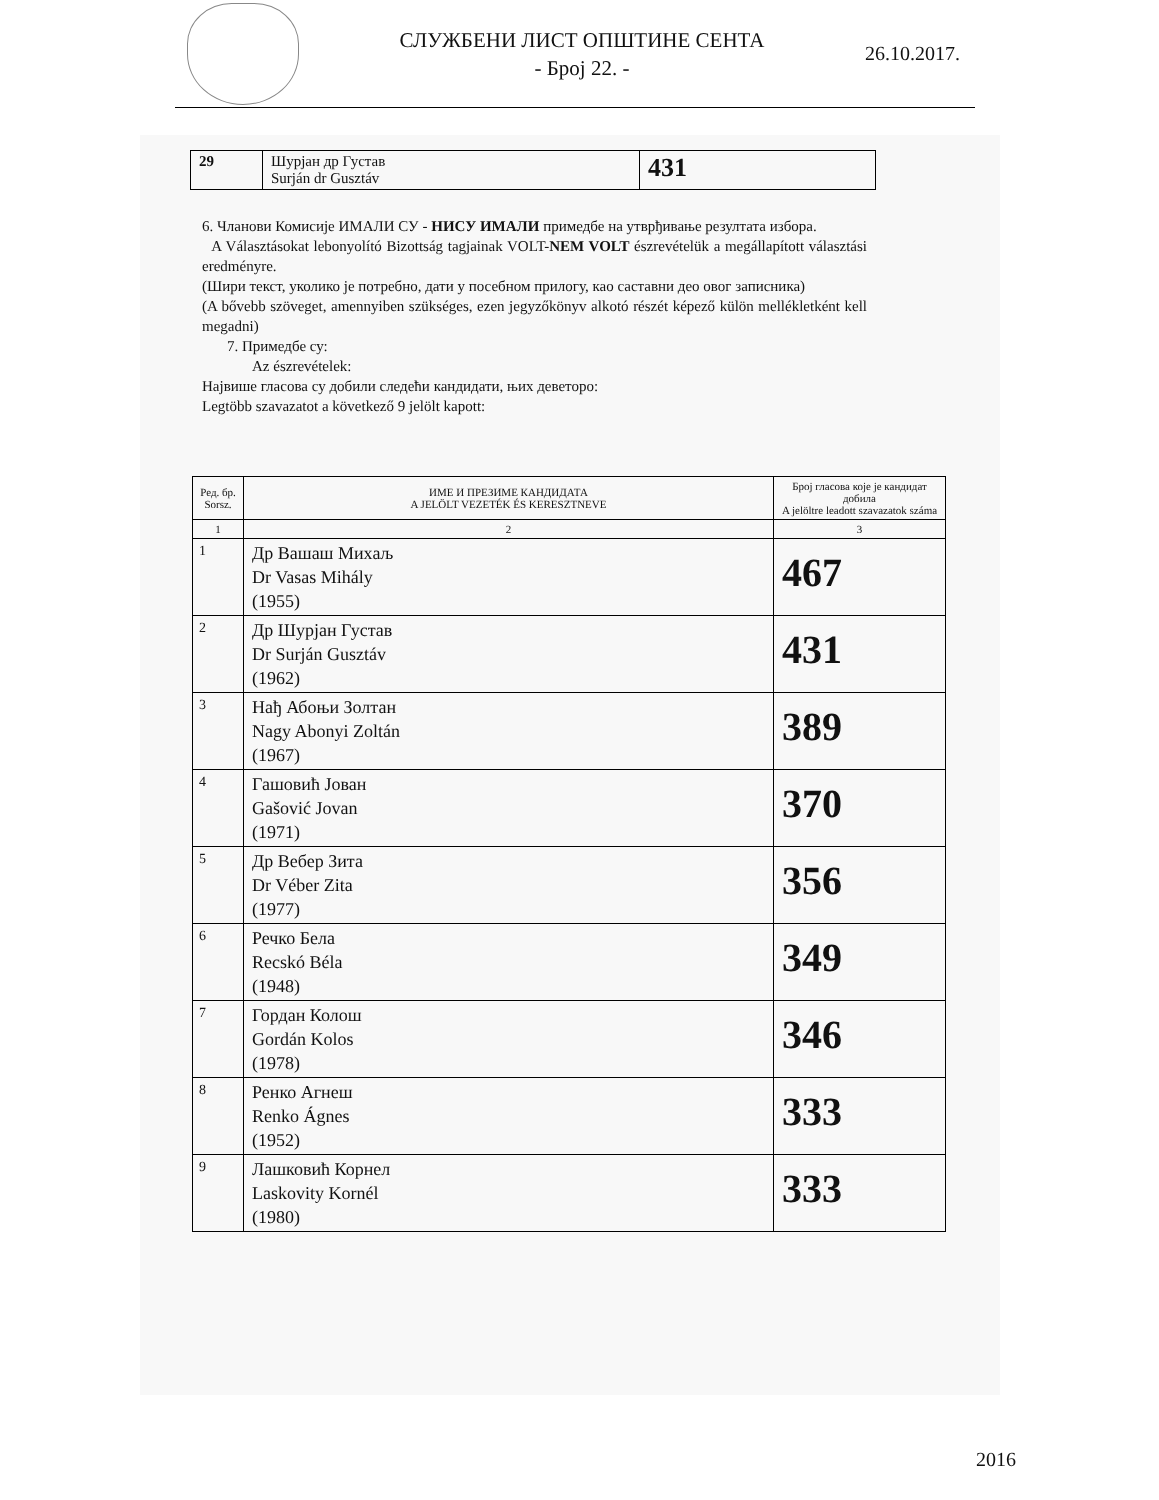СЛУЖБЕНИ ЛИСТ ОПШТИНЕ СЕНТА
- Број 22. -
26.10.2017.
| 29 | Шурјан др Густав Surján dr Gusztáv | 431 |
6. Чланови Комисије ИМАЛИ СУ - НИСУ ИМАЛИ примедбе на утврђивање резултата избора.
A Választásokat lebonyolító Bizottság tagjainak VOLT-NEM VOLT észrevételük a megállapított választási eredményre.
(Шири текст, уколико је потребно, дати у посебном прилогу, као саставни део овог записника)
(A bővebb szöveget, amennyiben szükséges, ezen jegyzőkönyv alkotó részét képező külön mellékletként kell megadni)
7. Примедбе су:
Az észrevételek:
Највише гласова су добили следећи кандидати, њих деветоро:
Legtöbb szavazatot a következő 9 jelölt kapott:
| Ред. бр. Sorsz. | ИМЕ И ПРЕЗИМЕ КАНДИДАТА A JELÖLT VEZETÉK ÉS KERESZTNEVE | Број гласова које је кандидат добила A jelöltre leadott szavazatok száma |
| --- | --- | --- |
| 1 | 2 | 3 |
| 1 | Др Вашаш Михаљ Dr Vasas Mihály (1955) | 467 |
| 2 | Др Шурјан Густав Dr Surján Gusztáv (1962) | 431 |
| 3 | Нађ Абоњи Золтан Nagy Abonyi Zoltán (1967) | 389 |
| 4 | Гашовић Јован Gašović Jovan (1971) | 370 |
| 5 | Др Вебер Зита Dr Véber Zita (1977) | 356 |
| 6 | Речко Бела Recskó Béla (1948) | 349 |
| 7 | Гордан Колош Gordán Kolos (1978) | 346 |
| 8 | Ренко Агнеш Renko Ágnes (1952) | 333 |
| 9 | Лашковић Корнел Laskovity Kornél (1980) | 333 |
2016